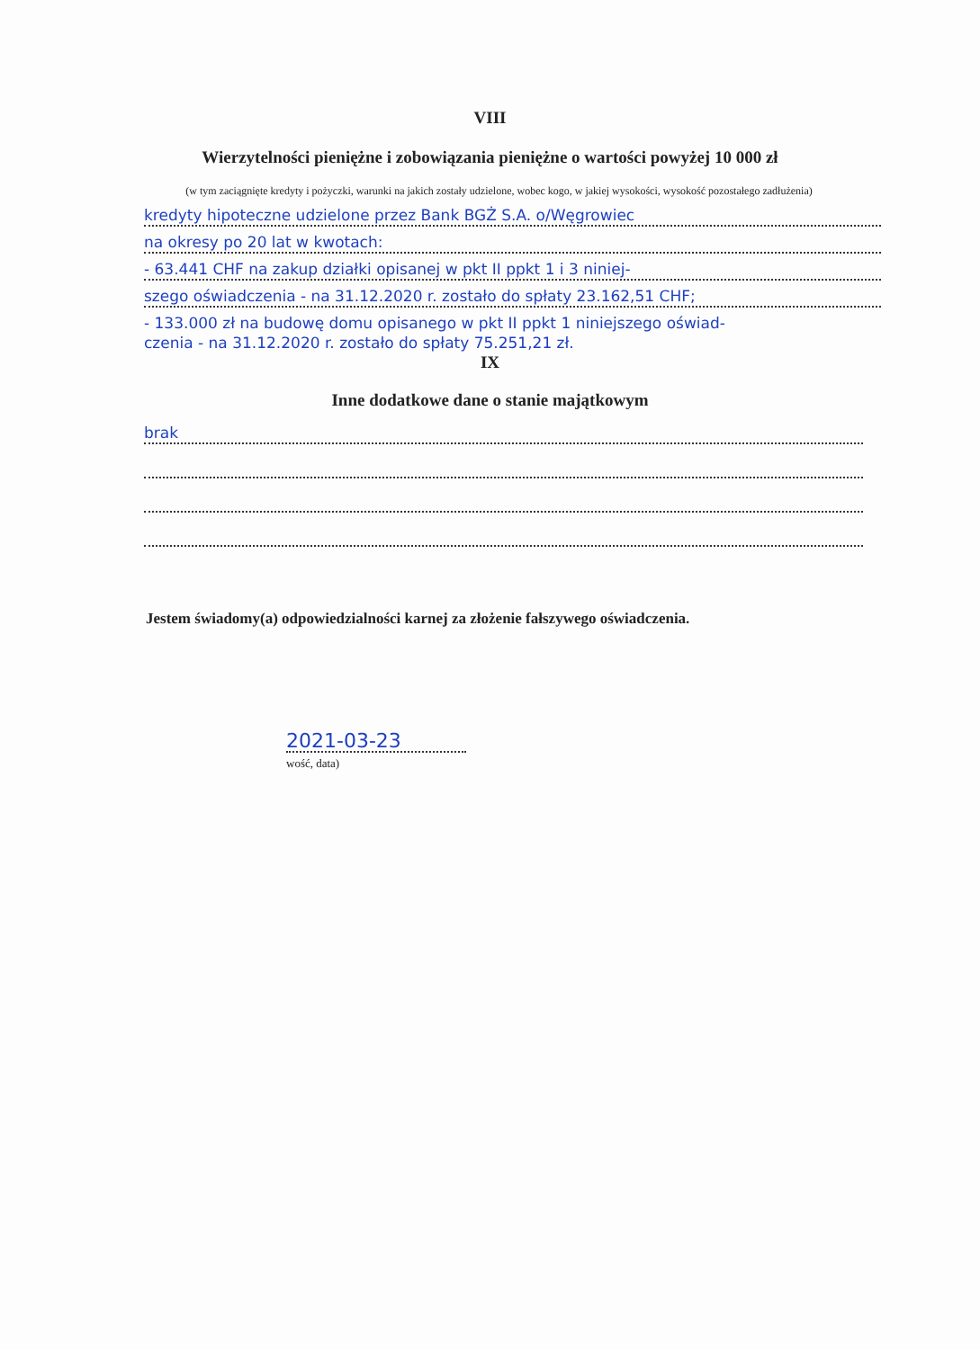VIII
Wierzytelności pieniężne i zobowiązania pieniężne o wartości powyżej 10 000 zł
(w tym zaciągnięte kredyty i pożyczki, warunki na jakich zostały udzielone, wobec kogo, w jakiej wysokości, wysokość pozostałego zadłużenia)
kredyty hipoteczne udzielone przez Bank BGŻ S.A. o/Węgrowiec
na okresy po 20 lat w kwotach:
- 63.441 CHF na zakup działki opisanej w pkt II ppkt 1 i 3 niniej-
szego oświadczenia - na 31.12.2020 r. zostało do spłaty 23.162,51 CHF;
- 133.000 zł na budowę domu opisanego w pkt II ppkt 1 niniejszego oświad-
czenia - na 31.12.2020 r. zostało do spłaty 75.251,21 zł.
IX
Inne dodatkowe dane o stanie majątkowym
brak
Jestem świadomy(a) odpowiedzialności karnej za złożenie fałszywego oświadczenia.
2021-03-23
wość, data)